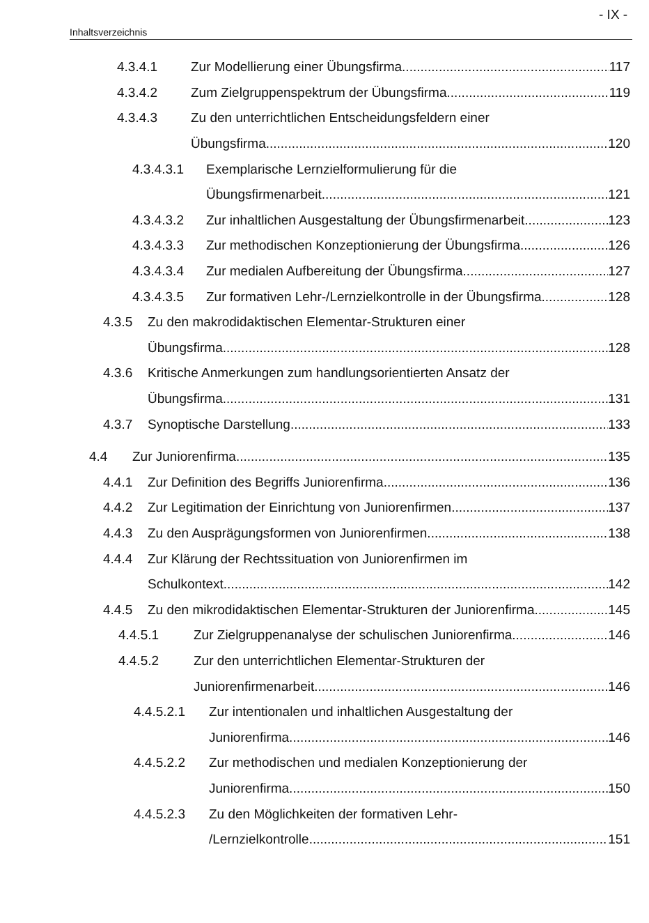- IX -
Inhaltsverzeichnis
4.3.4.1 Zur Modellierung einer Übungsfirma 117
4.3.4.2 Zum Zielgruppenspektrum der Übungsfirma 119
4.3.4.3 Zu den unterrichtlichen Entscheidungsfeldern einer
Übungsfirma 120
4.3.4.3.1 Exemplarische Lernzielformulierung für die
Übungsfirmenarbeit 121
4.3.4.3.2 Zur inhaltlichen Ausgestaltung der Übungsfirmenarbeit 123
4.3.4.3.3 Zur methodischen Konzeptionierung der Übungsfirma 126
4.3.4.3.4 Zur medialen Aufbereitung der Übungsfirma 127
4.3.4.3.5 Zur formativen Lehr-/Lernzielkontrolle in der Übungsfirma 128
4.3.5 Zu den makrodidaktischen Elementar-Strukturen einer
Übungsfirma 128
4.3.6 Kritische Anmerkungen zum handlungsorientierten Ansatz der
Übungsfirma 131
4.3.7 Synoptische Darstellung 133
4.4 Zur Juniorenfirma 135
4.4.1 Zur Definition des Begriffs Juniorenfirma 136
4.4.2 Zur Legitimation der Einrichtung von Juniorenfirmen 137
4.4.3 Zu den Ausprägungsformen von Juniorenfirmen 138
4.4.4 Zur Klärung der Rechtssituation von Juniorenfirmen im
Schulkontext 142
4.4.5 Zu den mikrodidaktischen Elementar-Strukturen der Juniorenfirma 145
4.4.5.1 Zur Zielgruppenanalyse der schulischen Juniorenfirma 146
4.4.5.2 Zur den unterrichtlichen Elementar-Strukturen der
Juniorenfirmenarbeit 146
4.4.5.2.1 Zur intentionalen und inhaltlichen Ausgestaltung der
Juniorenfirma 146
4.4.5.2.2 Zur methodischen und medialen Konzeptionierung der
Juniorenfirma 150
4.4.5.2.3 Zu den Möglichkeiten der formativen Lehr-
/Lernzielkontrolle 151